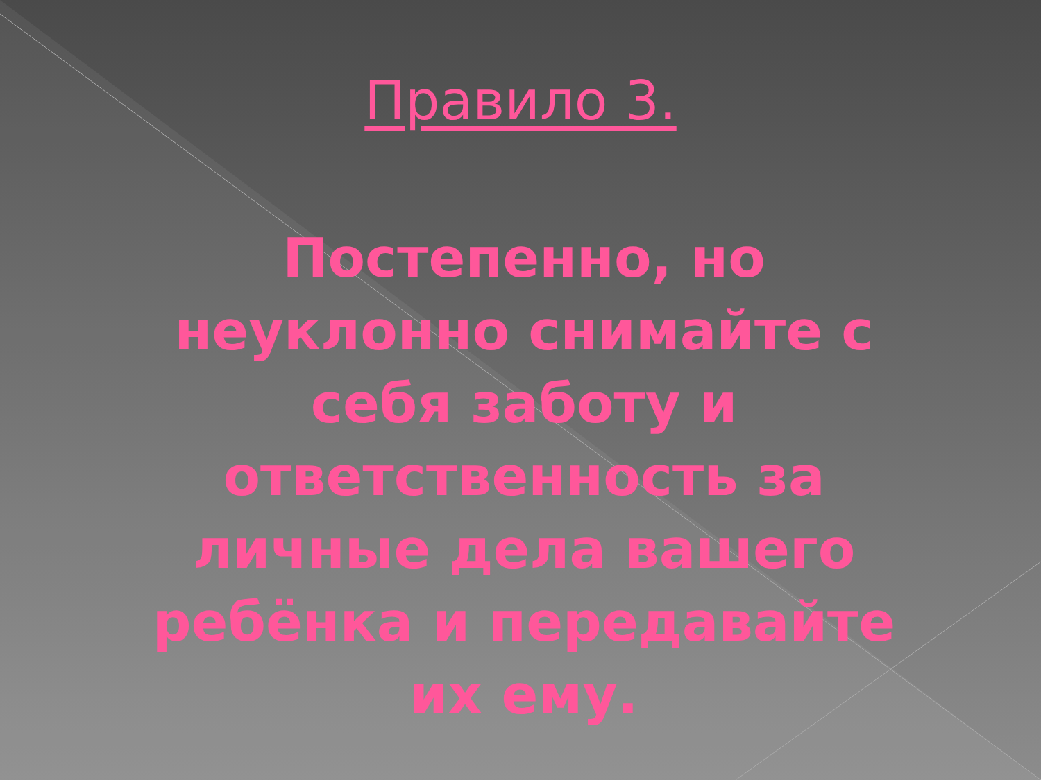Правило 3.
Постепенно, но неуклонно снимайте с себя заботу и ответственность за личные дела вашего ребёнка и передавайте их ему.